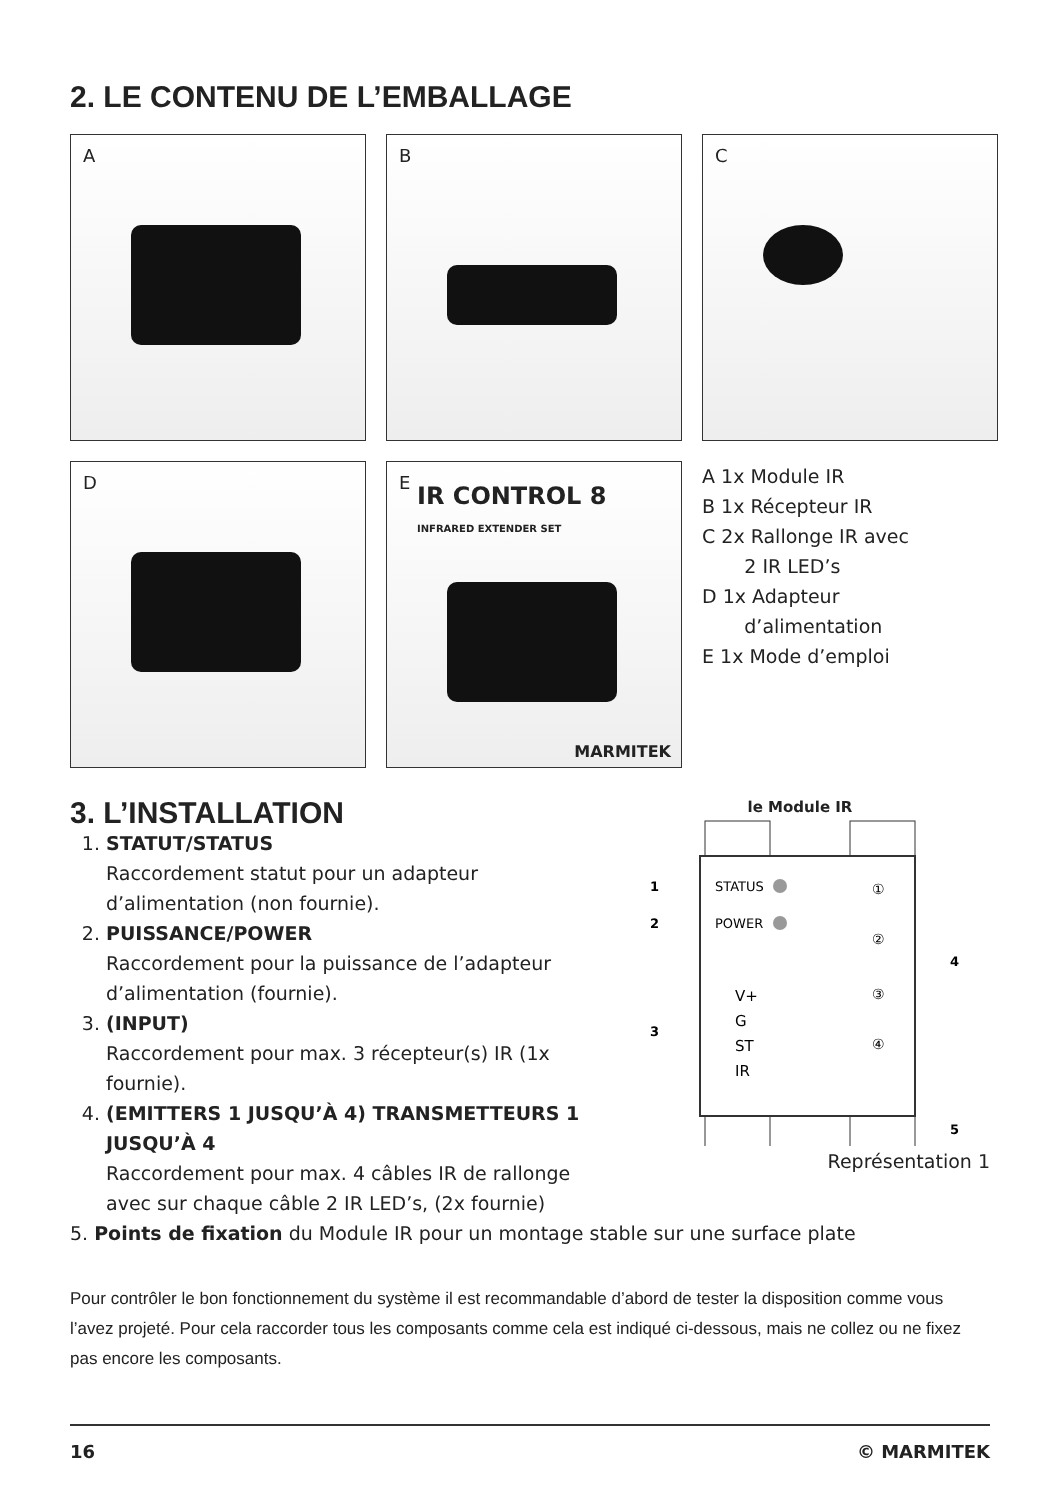2. LE CONTENU DE L’EMBALLAGE
A
B
C
D
E
IR CONTROL 8
INFRARED EXTENDER SET
MARMITEK
A 1x Module IR
B 1x Récepteur IR
C 2x Rallonge IR avec
2 IR LED’s
D 1x Adapteur
d’alimentation
E 1x Mode d’emploi
3. L’INSTALLATION
1. STATUT/STATUS
Raccordement statut pour un adapteur d’alimentation (non fournie).
2. PUISSANCE/POWER
Raccordement pour la puissance de l’adapteur d’alimentation (fournie).
3. (INPUT)
Raccordement pour max. 3 récepteur(s) IR (1x fournie).
4. (EMITTERS 1 JUSQU’À 4) TRANSMETTEURS 1 JUSQU’À 4
Raccordement pour max. 4 câbles IR de rallonge avec sur chaque câble 2 IR LED’s, (2x fournie)
le Module IR
STATUS
POWER
V+
G
ST
IR
①
②
③
④
1
2
3
4
5
Représentation 1
5. Points de fixation du Module IR pour un montage stable sur une surface plate
Pour contrôler le bon fonctionnement du système il est recommandable d’abord de tester la disposition comme vous l’avez projeté. Pour cela raccorder tous les composants comme cela est indiqué ci-dessous, mais ne collez ou ne fixez pas encore les composants.
16 © MARMITEK